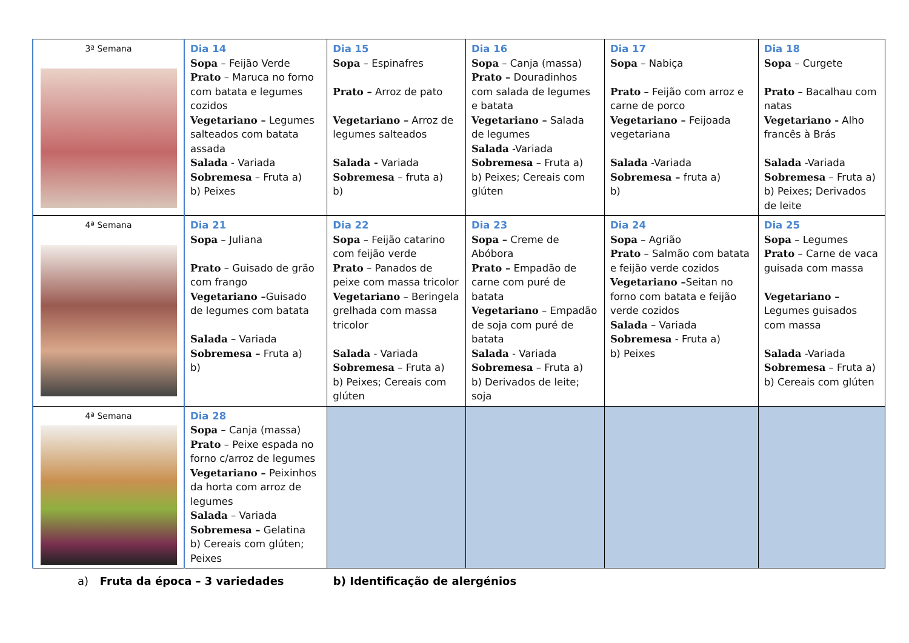| 3ª Semana | Dia 14 Sopa – Feijão Verde Prato – Maruca no forno com batata e legumes cozidos Vegetariano – Legumes salteados com batata assada Salada - Variada Sobremesa – Fruta a) b) Peixes | Dia 15 Sopa – Espinafres Prato – Arroz de pato Vegetariano – Arroz de legumes salteados Salada - Variada Sobremesa – fruta a) b) | Dia 16 Sopa – Canja (massa) Prato – Douradinhos com salada de legumes e batata Vegetariano – Salada de legumes Salada -Variada Sobremesa – Fruta a) b) Peixes; Cereais com glúten | Dia 17 Sopa – Nabiça Prato – Feijão com arroz e carne de porco Vegetariano – Feijoada vegetariana Salada -Variada Sobremesa – fruta a) b) | Dia 18 Sopa – Curgete Prato – Bacalhau com natas Vegetariano - Alho francês à Brás Salada -Variada Sobremesa – Fruta a) b) Peixes; Derivados de leite |
| 4ª Semana | Dia 21 Sopa – Juliana Prato – Guisado de grão com frango Vegetariano – Guisado de legumes com batata Salada – Variada Sobremesa – Fruta a) b) | Dia 22 Sopa – Feijão catarino com feijão verde Prato – Panados de peixe com massa tricolor Vegetariano – Beringela grelhada com massa tricolor Salada - Variada Sobremesa – Fruta a) b) Peixes; Cereais com glúten | Dia 23 Sopa – Creme de Abóbora Prato – Empadão de carne com puré de batata Vegetariano – Empadão de soja com puré de batata Salada - Variada Sobremesa – Fruta a) b) Derivados de leite; soja | Dia 24 Sopa – Agrião Prato – Salmão com batata e feijão verde cozidos Vegetariano – Seitan no forno com batata e feijão verde cozidos Salada – Variada Sobremesa - Fruta a) b) Peixes | Dia 25 Sopa – Legumes Prato – Carne de vaca guisada com massa Vegetariano – Legumes guisados com massa Salada -Variada Sobremesa – Fruta a) b) Cereais com glúten |
| 4ª Semana | Dia 28 Sopa – Canja (massa) Prato – Peixe espada no forno c/arroz de legumes Vegetariano – Peixinhos da horta com arroz de legumes Salada – Variada Sobremesa – Gelatina b) Cereais com glúten; Peixes | | | | |
a) Fruta da época – 3 variedades b) Identificação de alergénios